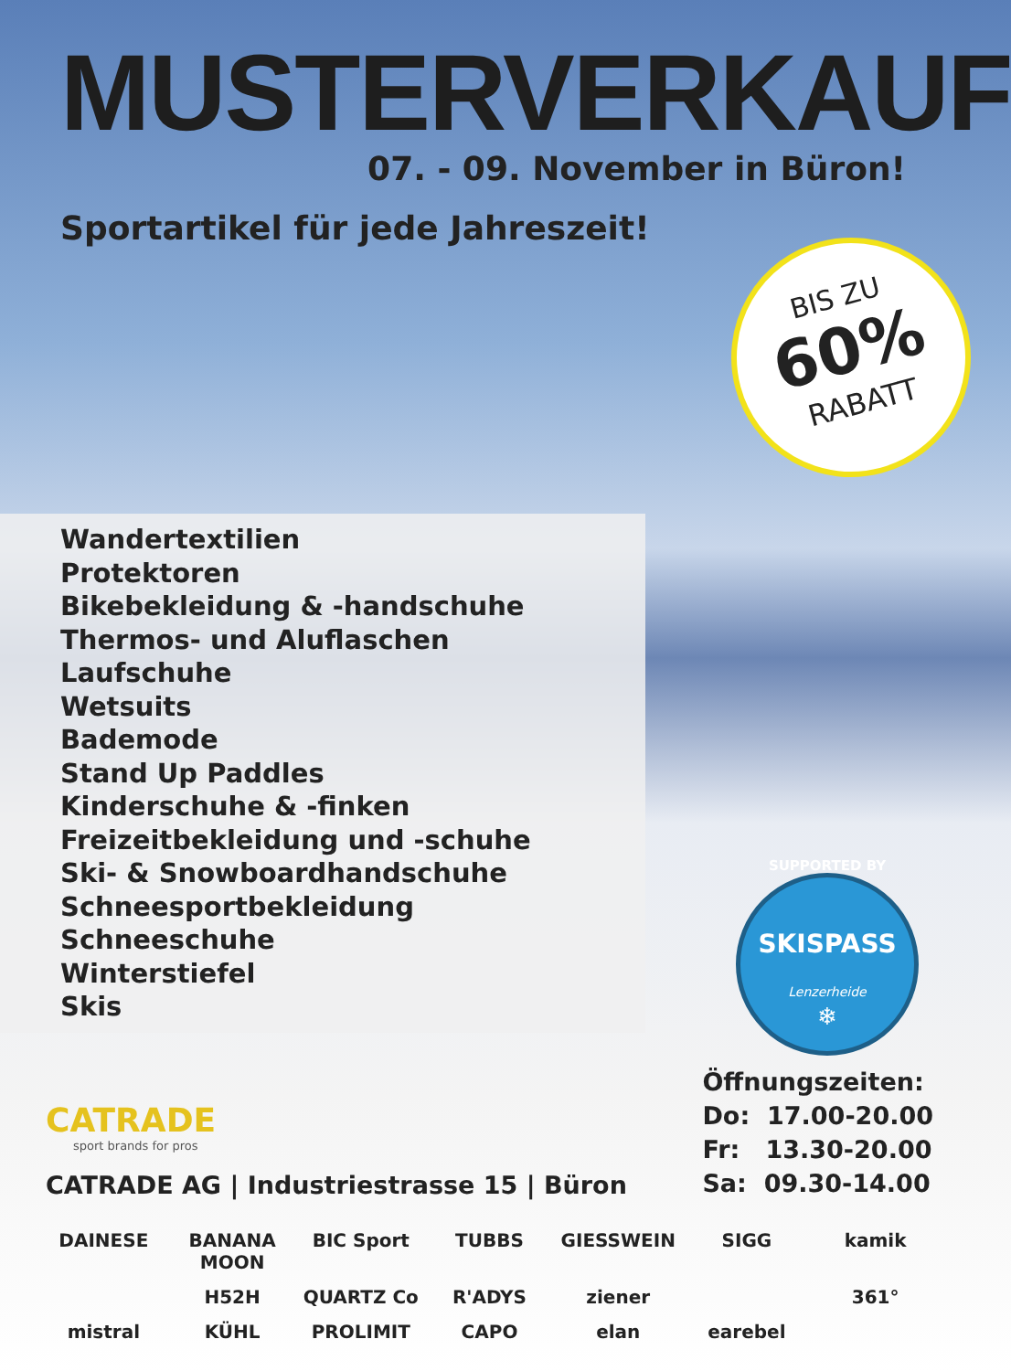MUSTERVERKAUF
07. - 09. November in Büron!
Sportartikel für jede Jahreszeit!
BIS ZU
60%
RABATT
Wandertextilien
Protektoren
Bikebekleidung & -handschuhe
Thermos- und Aluflaschen
Laufschuhe
Wetsuits
Bademode
Stand Up Paddles
Kinderschuhe & -finken
Freizeitbekleidung und -schuhe
Ski- & Snowboardhandschuhe
Schneesportbekleidung
Schneeschuhe
Winterstiefel
Skis
SUPPORTED BY
SKISPASS
Lenzerheide
❄
CATRADE
sport brands for pros
CATRADE AG | Industriestrasse 15 | Büron
Öffnungszeiten:
Do: 17.00-20.00
Fr: 13.30-20.00
Sa: 09.30-14.00
DAINESE
BANANA MOON
BIC Sport
TUBBS
GIESSWEIN
SIGG
kamik
H52H
QUARTZ Co
R'ADYS
ziener
361°
mistral
KÜHL
PROLIMIT
CAPO
elan
earebel